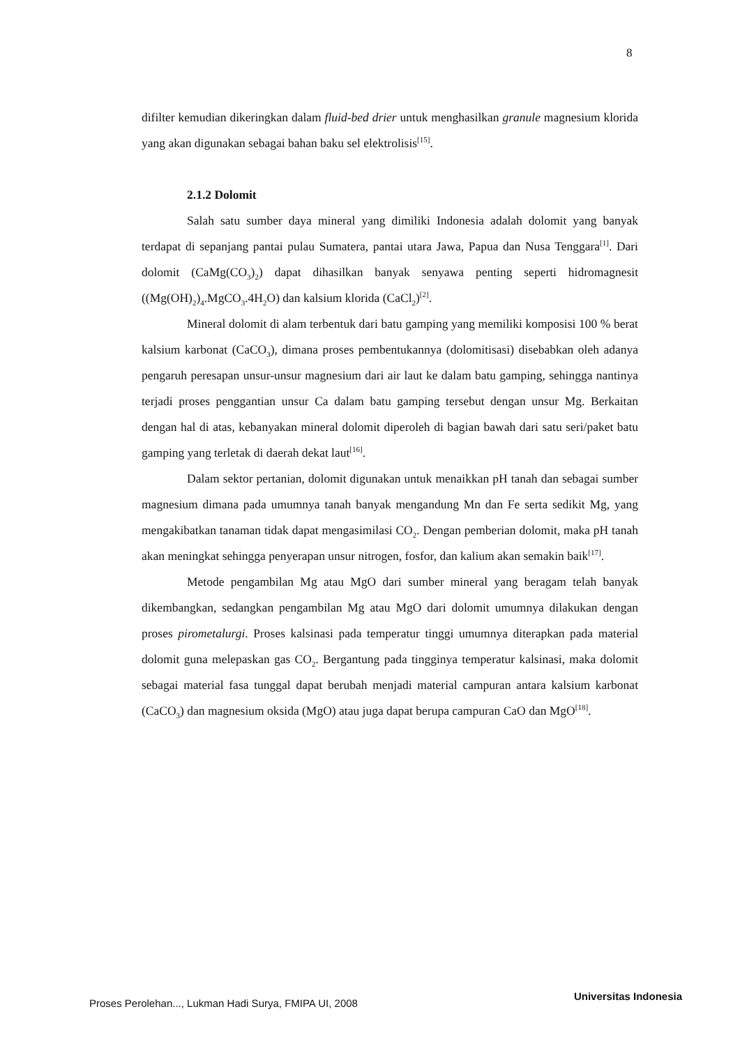8
difilter kemudian dikeringkan dalam fluid-bed drier untuk menghasilkan granule magnesium klorida yang akan digunakan sebagai bahan baku sel elektrolisis<sup>[15]</sup>.
2.1.2 Dolomit
Salah satu sumber daya mineral yang dimiliki Indonesia adalah dolomit yang banyak terdapat di sepanjang pantai pulau Sumatera, pantai utara Jawa, Papua dan Nusa Tenggara<sup>[1]</sup>. Dari dolomit (CaMg(CO<sub>3</sub>)<sub>2</sub>) dapat dihasilkan banyak senyawa penting seperti hidromagnesit ((Mg(OH)<sub>2</sub>)<sub>4</sub>.MgCO<sub>3</sub>.4H<sub>2</sub>O) dan kalsium klorida (CaCl<sub>2</sub>)<sup>[2]</sup>.
Mineral dolomit di alam terbentuk dari batu gamping yang memiliki komposisi 100 % berat kalsium karbonat (CaCO<sub>3</sub>), dimana proses pembentukannya (dolomitisasi) disebabkan oleh adanya pengaruh peresapan unsur-unsur magnesium dari air laut ke dalam batu gamping, sehingga nantinya terjadi proses penggantian unsur Ca dalam batu gamping tersebut dengan unsur Mg. Berkaitan dengan hal di atas, kebanyakan mineral dolomit diperoleh di bagian bawah dari satu seri/paket batu gamping yang terletak di daerah dekat laut<sup>[16]</sup>.
Dalam sektor pertanian, dolomit digunakan untuk menaikkan pH tanah dan sebagai sumber magnesium dimana pada umumnya tanah banyak mengandung Mn dan Fe serta sedikit Mg, yang mengakibatkan tanaman tidak dapat mengasimilasi CO<sub>2</sub>. Dengan pemberian dolomit, maka pH tanah akan meningkat sehingga penyerapan unsur nitrogen, fosfor, dan kalium akan semakin baik<sup>[17]</sup>.
Metode pengambilan Mg atau MgO dari sumber mineral yang beragam telah banyak dikembangkan, sedangkan pengambilan Mg atau MgO dari dolomit umumnya dilakukan dengan proses pirometalurgi. Proses kalsinasi pada temperatur tinggi umumnya diterapkan pada material dolomit guna melepaskan gas CO<sub>2</sub>. Bergantung pada tingginya temperatur kalsinasi, maka dolomit sebagai material fasa tunggal dapat berubah menjadi material campuran antara kalsium karbonat (CaCO<sub>3</sub>) dan magnesium oksida (MgO) atau juga dapat berupa campuran CaO dan MgO<sup>[18]</sup>.
Proses Perolehan..., Lukman Hadi Surya, FMIPA UI, 2008 Universitas Indonesia